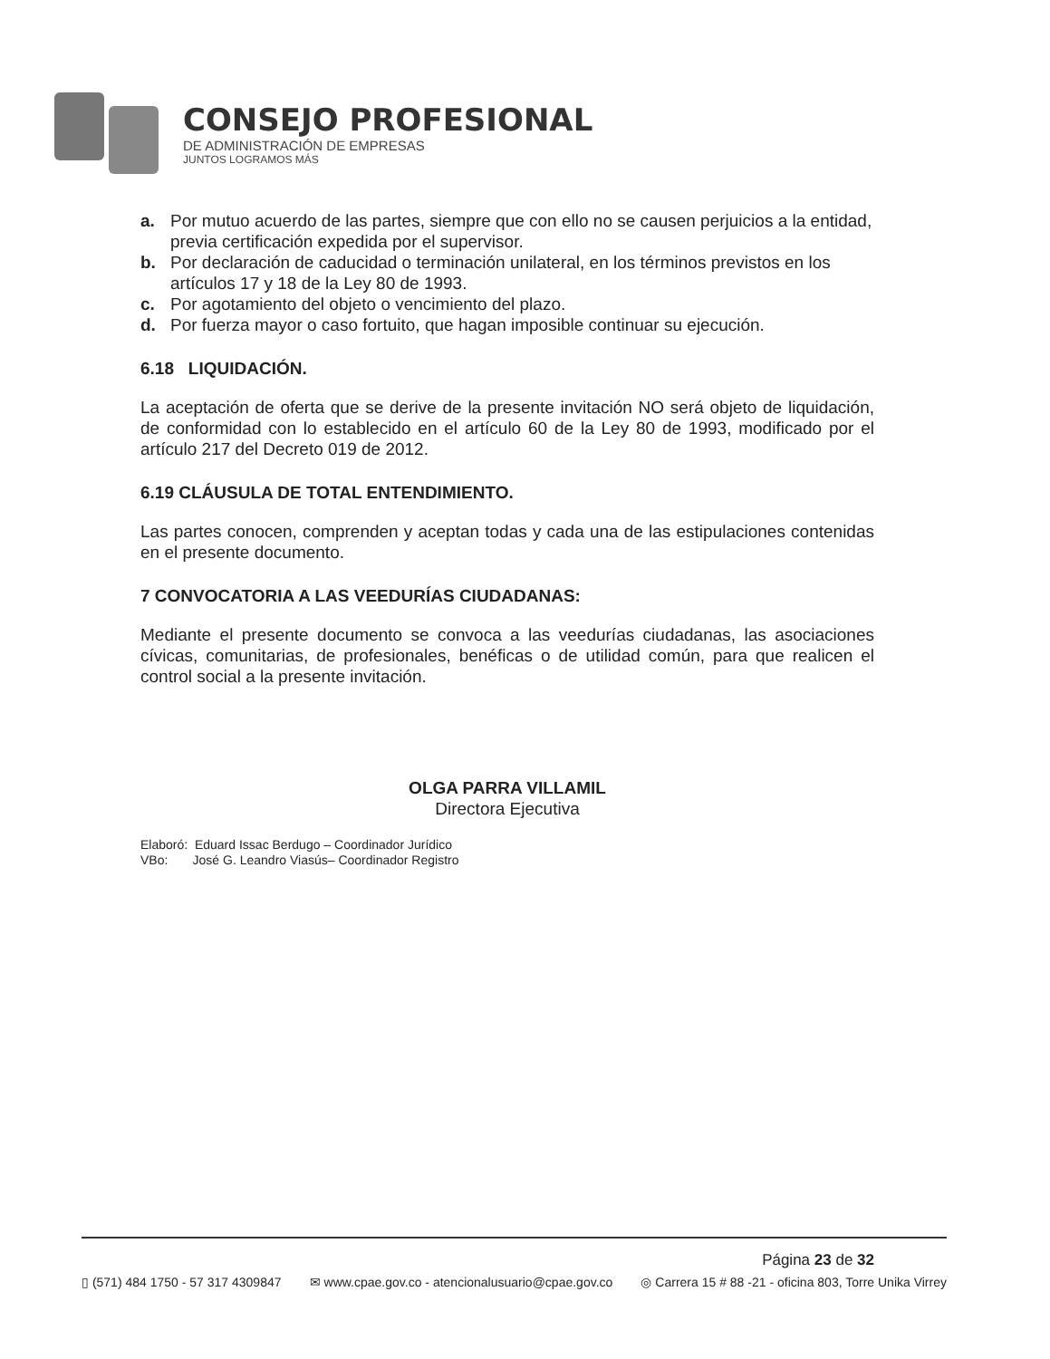CONSEJO PROFESIONAL
DE ADMINISTRACIÓN DE EMPRESAS
JUNTOS LOGRAMOS MÁS
a. Por mutuo acuerdo de las partes, siempre que con ello no se causen perjuicios a la entidad, previa certificación expedida por el supervisor.
b. Por declaración de caducidad o terminación unilateral, en los términos previstos en los artículos 17 y 18 de la Ley 80 de 1993.
c. Por agotamiento del objeto o vencimiento del plazo.
d. Por fuerza mayor o caso fortuito, que hagan imposible continuar su ejecución.
6.18 LIQUIDACIÓN.
La aceptación de oferta que se derive de la presente invitación NO será objeto de liquidación, de conformidad con lo establecido en el artículo 60 de la Ley 80 de 1993, modificado por el artículo 217 del Decreto 019 de 2012.
6.19 CLÁUSULA DE TOTAL ENTENDIMIENTO.
Las partes conocen, comprenden y aceptan todas y cada una de las estipulaciones contenidas en el presente documento.
7 CONVOCATORIA A LAS VEEDURÍAS CIUDADANAS:
Mediante el presente documento se convoca a las veedurías ciudadanas, las asociaciones cívicas, comunitarias, de profesionales, benéficas o de utilidad común, para que realicen el control social a la presente invitación.
OLGA PARRA VILLAMIL
Directora Ejecutiva
Elaboró: Eduard Issac Berdugo – Coordinador Jurídico
VBo: José G. Leandro Viasús– Coordinador Registro
Página 23 de 32
▯ (571) 484 1750 - 57 317 4309847 ✉ www.cpae.gov.co - atencionalusuario@cpae.gov.co ◎ Carrera 15 # 88 -21 - oficina 803, Torre Unika Virrey